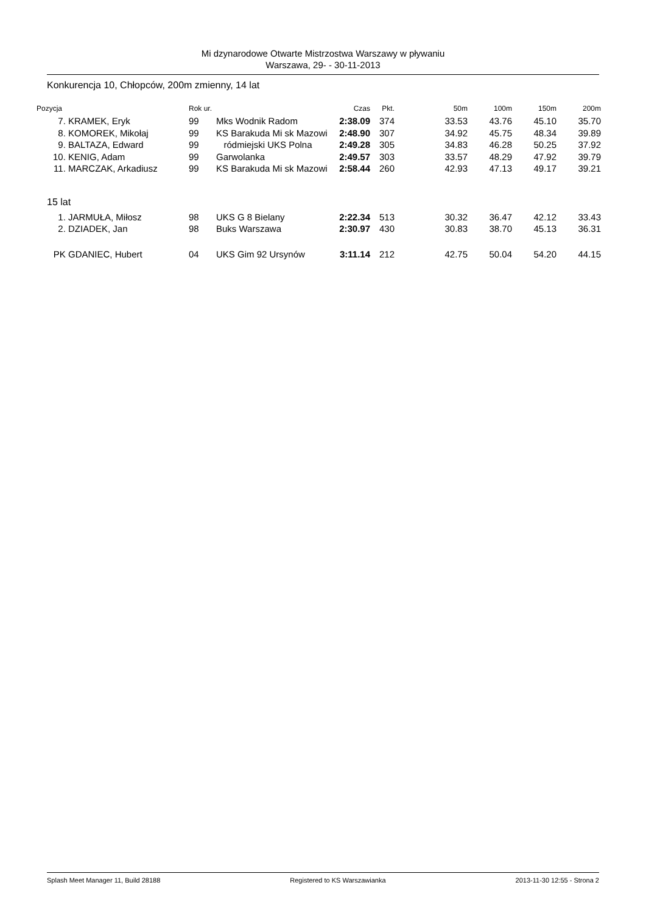Mi dzynarodowe Otwarte Mistrzostwa Warszawy w pływaniu
Warszawa, 29- - 30-11-2013
Konkurencja 10, Chłopców, 200m zmienny, 14 lat
| Pozycja | | Rok ur. | | Czas | Pkt. | 50m | 100m | 150m | 200m |
| --- | --- | --- | --- | --- | --- | --- | --- | --- | --- |
| 7. | KRAMEK, Eryk | 99 | Mks Wodnik Radom | 2:38.09 | 374 | 33.53 | 43.76 | 45.10 | 35.70 |
| 8. | KOMOREK, Mikołaj | 99 | KS Barakuda Mi sk Mazowi | 2:48.90 | 307 | 34.92 | 45.75 | 48.34 | 39.89 |
| 9. | BALTAZA, Edward | 99 | ródmiejski UKS Polna | 2:49.28 | 305 | 34.83 | 46.28 | 50.25 | 37.92 |
| 10. | KENIG, Adam | 99 | Garwolanka | 2:49.57 | 303 | 33.57 | 48.29 | 47.92 | 39.79 |
| 11. | MARCZAK, Arkadiusz | 99 | KS Barakuda Mi sk Mazowi | 2:58.44 | 260 | 42.93 | 47.13 | 49.17 | 39.21 |
| 15 lat | | | | | | | | | |
| 1. | JARMUŁA, Miłosz | 98 | UKS G 8 Bielany | 2:22.34 | 513 | 30.32 | 36.47 | 42.12 | 33.43 |
| 2. | DZIADEK, Jan | 98 | Buks Warszawa | 2:30.97 | 430 | 30.83 | 38.70 | 45.13 | 36.31 |
| PK | GDANIEC, Hubert | 04 | UKS Gim 92 Ursynów | 3:11.14 | 212 | 42.75 | 50.04 | 54.20 | 44.15 |
Splash Meet Manager 11, Build 28188 Registered to KS Warszawianka 2013-11-30 12:55 - Strona 2